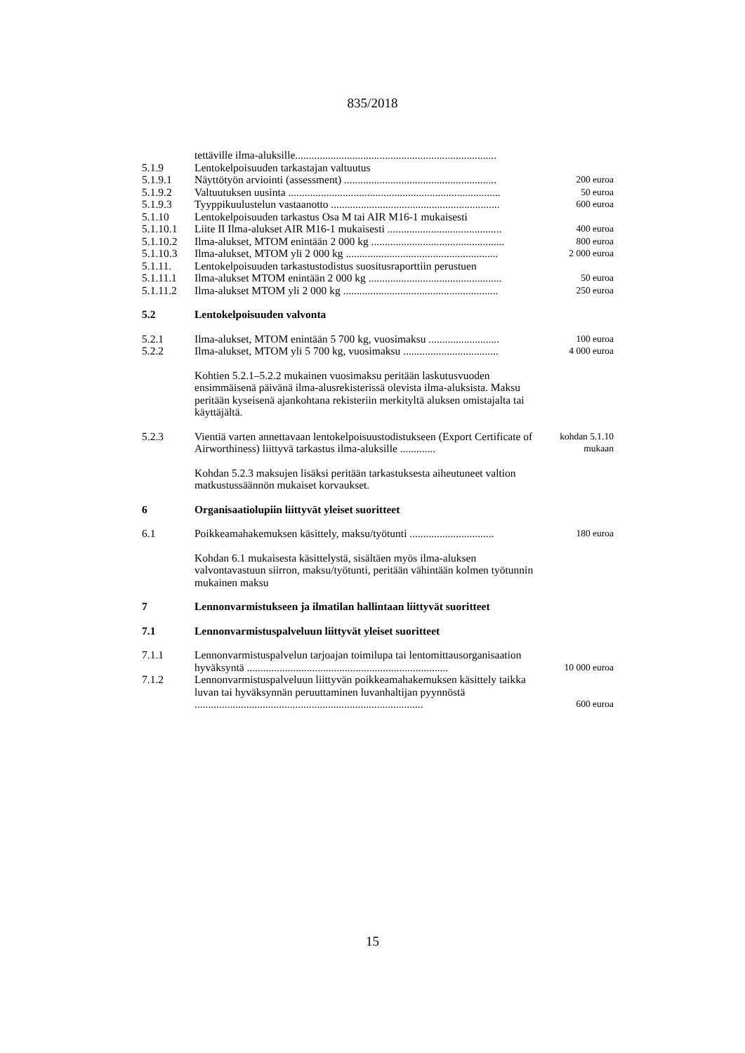835/2018
| | tettäville ilma-aluksille.......................................................................... | |
| 5.1.9 | Lentokelpoisuuden tarkastajan valtuutus | |
| 5.1.9.1 | Näyttötyön arviointi (assessment) ........................................................ | 200 euroa |
| 5.1.9.2 | Valtuutuksen uusinta .............................................................................. | 50 euroa |
| 5.1.9.3 | Tyyppikuulustelun vastaanotto .............................................................. | 600 euroa |
| 5.1.10 | Lentokelpoisuuden tarkastus Osa M tai AIR M16-1 mukaisesti | |
| 5.1.10.1 | Liite II Ilma-alukset AIR M16-1 mukaisesti .......................................... | 400 euroa |
| 5.1.10.2 | Ilma-alukset, MTOM enintään 2 000 kg ................................................. | 800 euroa |
| 5.1.10.3 | Ilma-alukset, MTOM yli 2 000 kg ........................................................ | 2 000 euroa |
| 5.1.11. | Lentokelpoisuuden tarkastustodistus suositusraporttiin perustuen | |
| 5.1.11.1 | Ilma-alukset MTOM enintään 2 000 kg ................................................. | 50 euroa |
| 5.1.11.2 | Ilma-alukset MTOM yli 2 000 kg ......................................................... | 250 euroa |
| 5.2 | Lentokelpoisuuden valvonta | |
| 5.2.1 | Ilma-alukset, MTOM enintään 5 700 kg, vuosimaksu .......................... | 100 euroa |
| 5.2.2 | Ilma-alukset, MTOM yli 5 700 kg, vuosimaksu ................................... | 4 000 euroa |
| | Kohtien 5.2.1–5.2.2 mukainen vuosimaksu peritään laskutusvuoden ensimmäisenä päivänä ilma-alusrekisterissä olevista ilma-aluksista. Maksu peritään kyseisenä ajankohtana rekisteriin merkityltä aluksen omistajalta tai käyttäjältä. | |
| 5.2.3 | Vientiä varten annettavaan lentokelpoisuustodistukseen (Export Certificate of Airworthiness) liittyvä tarkastus ilma-aluksille ............. | kohdan 5.1.10 mukaan |
| | Kohdan 5.2.3 maksujen lisäksi peritään tarkastuksesta aiheutuneet valtion matkustussäännön mukaiset korvaukset. | |
| 6 | Organisaatiolupiin liittyvät yleiset suoritteet | |
| 6.1 | Poikkeamahakemuksen käsittely, maksu/työtunti ............................... | 180 euroa |
| | Kohdan 6.1 mukaisesta käsittelystä, sisältäen myös ilma-aluksen valvontavastuun siirron, maksu/työtunti, peritään vähintään kolmen työtunnin mukainen maksu | |
| 7 | Lennonvarmistukseen ja ilmatilan hallintaan liittyvät suoritteet | |
| 7.1 | Lennonvarmistuspalveluun liittyvät yleiset suoritteet | |
| 7.1.1 | Lennonvarmistuspalvelun tarjoajan toimilupa tai lentomittausorganisaation hyväksyntä .......................................................................... | 10 000 euroa |
| 7.1.2 | Lennonvarmistuspalveluun liittyvän poikkeamahakemuksen käsittely taikka luvan tai hyväksynnän peruuttaminen luvanhaltijan pyynnöstä .................................................................................... | 600 euroa |
15